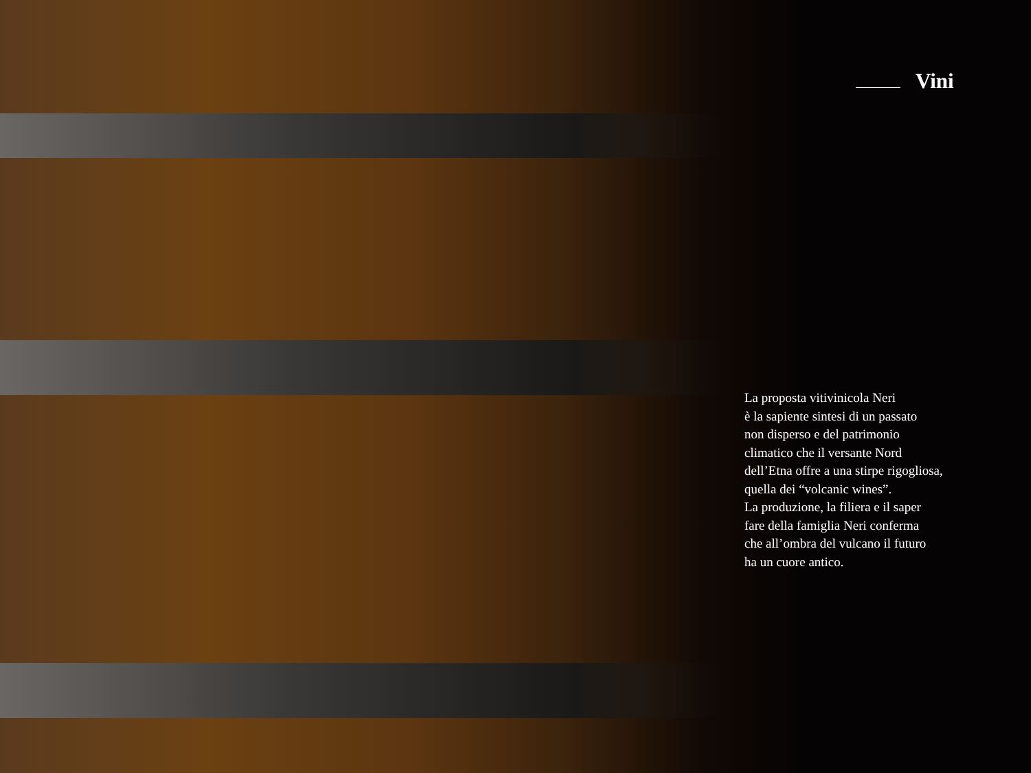Vini
La proposta vitivinicola Neri
è la sapiente sintesi di un passato
non disperso e del patrimonio
climatico che il versante Nord
dell’Etna offre a una stirpe rigogliosa,
quella dei “volcanic wines”.
La produzione, la filiera e il saper
fare della famiglia Neri conferma
che all’ombra del vulcano il futuro
ha un cuore antico.